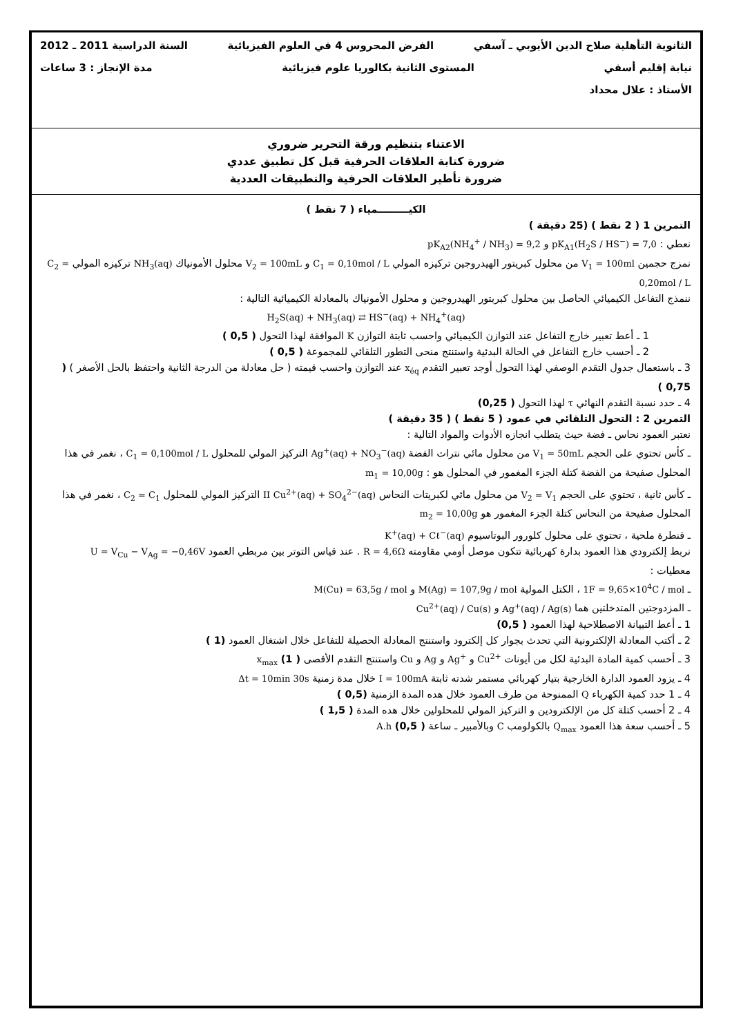الثانوية التأهلية صلاح الدين الأيوبي ـ آسفي الفرض المحروس 4 في العلوم الفيزيائية السنة الدراسية 2011 ـ 2012
نيابة إقليم أسفي المستوى الثانية بكالوريا علوم فيزيائية مدة الإنجاز : 3 ساعات
الأستاذ : علال محداد
الاعتناء بتنظيم ورقة التحرير ضروري
ضرورة كتابة العلاقات الحرفية قبل كل تطبيق عددي
ضرورة تأطير العلاقات الحرفية والتطبيقات العددية
الكيـــــــــمياء ( 7 نقط )
التمرين 1 ( 2 نقط ) (25 دقيقة )
نعطي : pK<sub>A1</sub>(H<sub>2</sub>S / HS<sup>−</sup>) = 7,0 و pK<sub>A2</sub>(NH<sub>4</sub><sup>+</sup> / NH<sub>3</sub>) = 9,2
نمزج حجمين V<sub>1</sub> = 100ml من محلول كبريتور الهيدروجين تركيزه المولي C<sub>1</sub> = 0,10mol / L و V<sub>2</sub> = 100mL محلول الأمونياك NH<sub>3</sub>(aq) تركيزه المولي C<sub>2</sub> = 0,20mol / L
ننمذج التفاعل الكيميائي الحاصل بين محلول كبربتور الهيدروجين و محلول الأمونياك بالمعادلة الكيميائية التالية :
H<sub>2</sub>S(aq) + NH<sub>3</sub>(aq) ⇄ HS<sup>−</sup>(aq) + NH<sub>4</sub><sup>+</sup>(aq)
1 ـ أعط تعبير خارج التفاعل عند التوازن الكيميائي واحسب ثابتة التوازن K الموافقة لهذا التحول ( 0,5 )
2 ـ أحسب خارج التفاعل في الحالة البدئية واستنتج منحى التطور التلقائي للمجموعة ( 0,5 )
3 ـ باستعمال جدول التقدم الوصفي لهذا التحول أوجد تعبير التقدم x<sub>éq</sub> عند التوازن واحسب قيمته ( حل معادلة من الدرجة الثانية واحتفظ بالحل الأصغر ) ( 0,75 )
4 ـ حدد نسبة التقدم النهائي τ لهذا التحول ( 0,25)
التمرين 2 : التحول التلقائي في عمود ( 5 نقط ) ( 35 دقيقة )
نعتبر العمود نحاس ـ فضة حيث يتطلب انجازه الأدوات والمواد التالية :
ـ كأس تحتوي على الحجم V<sub>1</sub> = 50mL من محلول مائي نترات الفضة Ag<sup>+</sup>(aq) + NO<sub>3</sub><sup>−</sup>(aq) التركيز المولي للمحلول C<sub>1</sub> = 0,100mol / L ، نغمر في هذا المحلول صفيحة من الفضة كتلة الجزء المغمور في المحلول هو : m<sub>1</sub> = 10,00g
ـ كأس ثانية ، تحتوي على الحجم V<sub>2</sub> = V<sub>1</sub> من محلول مائي لكبريتات النحاس II Cu<sup>2+</sup>(aq) + SO<sub>4</sub><sup>2−</sup>(aq) التركيز المولي للمحلول C<sub>2</sub> = C<sub>1</sub> ، نغمر في هذا المحلول صفيحة من النحاس كتلة الجزء المغمور هو m<sub>2</sub> = 10,00g
ـ قنطرة ملحية ، تحتوي على محلول كلورور البوتاسيوم K<sup>+</sup>(aq) + Cℓ<sup>−</sup>(aq)
نربط إلكترودي هذا العمود بدارة كهربائية تتكون موصل أومي مقاومته R = 4,6Ω . عند قياس التوتر بين مربطي العمود U = V<sub>Cu</sub> − V<sub>Ag</sub> = −0,46V
معطيات :
ـ 1F = 9,65×10<sup>4</sup>C / mol ، الكتل المولية M(Ag) = 107,9g / mol و M(Cu) = 63,5g / mol
ـ المزدوجتين المتدخلتين هما Ag<sup>+</sup>(aq) / Ag(s) و Cu<sup>2+</sup>(aq) / Cu(s)
1 ـ أعط التبيانة الاصطلاحية لهذا العمود ( 0,5)
2 ـ أكتب المعادلة الإلكترونية التي تحدث بجوار كل إلكترود واستنتج المعادلة الحصيلة للتفاعل خلال اشتغال العمود (1 )
3 ـ أحسب كمية المادة البدئية لكل من أيونات Cu<sup>2+</sup> و Ag<sup>+</sup> و Ag و Cu واستنتج التقدم الأقصى x<sub>max</sub> (1 )
4 ـ يزود العمود الدارة الخارجية بتيار كهربائي مستمر شدته ثابتة I = 100mA خلال مدة زمنية Δt = 10min 30s
4 ـ 1 حدد كمية الكهرباء Q الممنوحة من طرف العمود خلال هده المدة الزمنية (0,5 )
4 ـ 2 أحسب كتلة كل من الإلكترودين و التركيز المولي للمحلولين خلال هده المدة ( 1,5 )
5 ـ أحسب سعة هذا العمود Q<sub>max</sub> بالكولومب C وبالأمبير ـ ساعة A.h (0,5 )